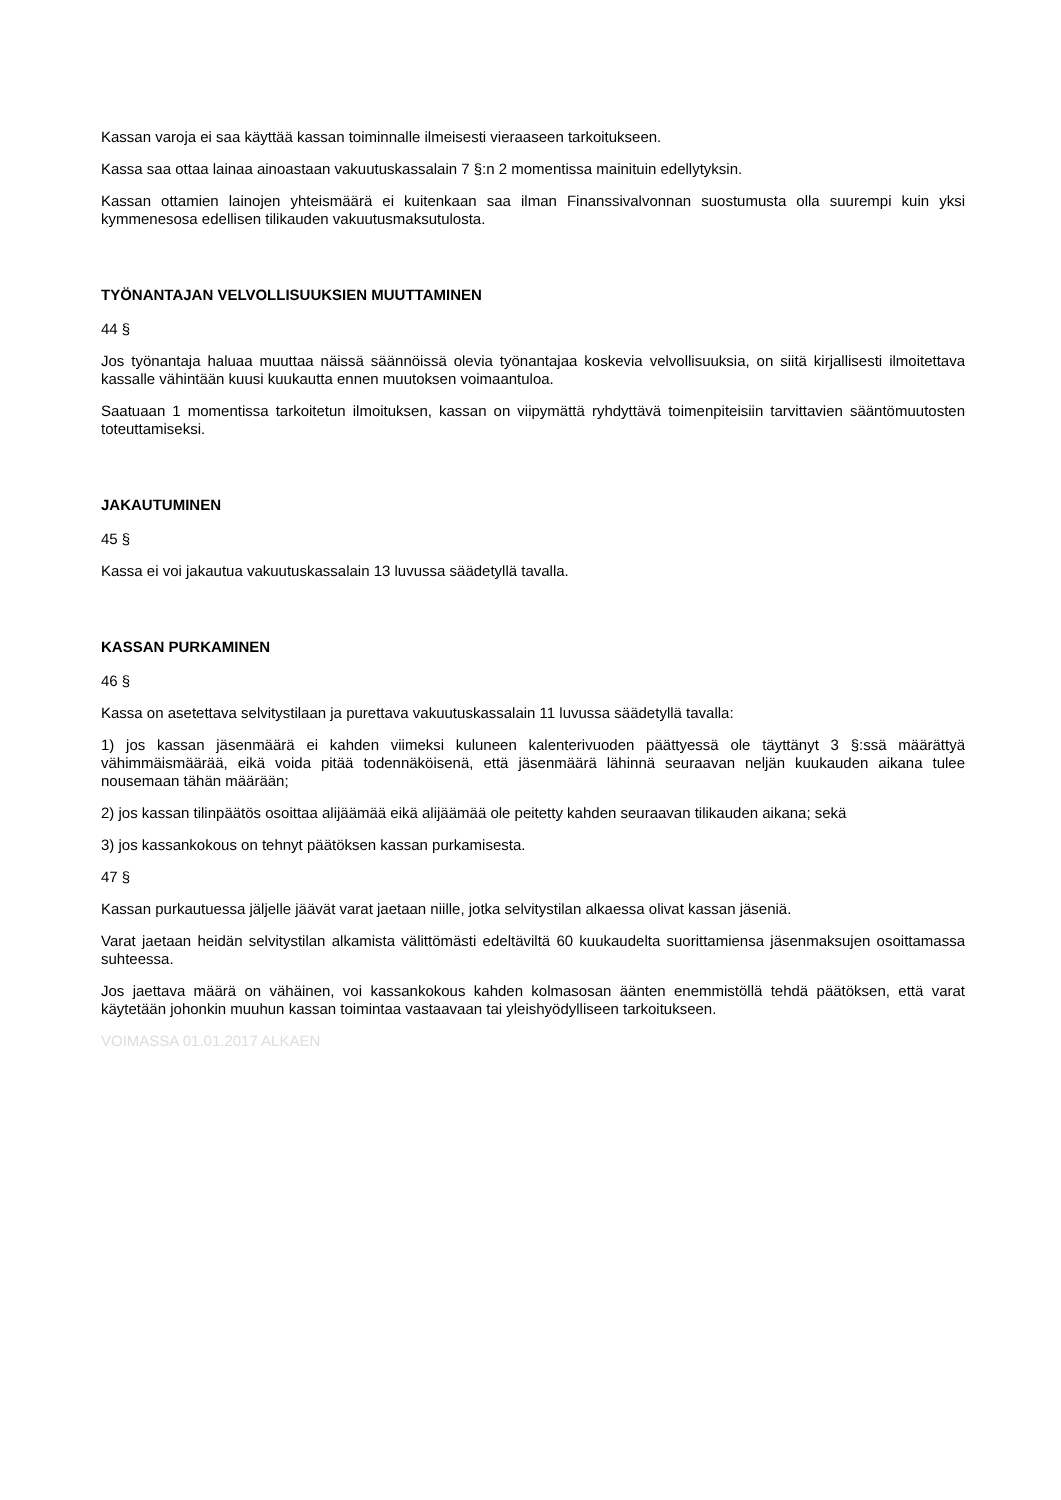Kassan varoja ei saa käyttää kassan toiminnalle ilmeisesti vieraaseen tarkoitukseen.
Kassa saa ottaa lainaa ainoastaan vakuutuskassalain 7 §:n 2 momentissa mainituin edellytyksin.
Kassan ottamien lainojen yhteismäärä ei kuitenkaan saa ilman Finanssivalvonnan suostumusta olla suurempi kuin yksi kymmenesosa edellisen tilikauden vakuutusmaksutulosta.
TYÖNANTAJAN VELVOLLISUUKSIEN MUUTTAMINEN
44 §
Jos työnantaja haluaa muuttaa näissä säännöissä olevia työnantajaa koskevia velvollisuuksia, on siitä kirjallisesti ilmoitettava kassalle vähintään kuusi kuukautta ennen muutoksen voimaantuloa.
Saatuaan 1 momentissa tarkoitetun ilmoituksen, kassan on viipymättä ryhdyttävä toimenpiteisiin tarvittavien sääntömuutosten toteuttamiseksi.
JAKAUTUMINEN
45 §
Kassa ei voi jakautua vakuutuskassalain 13 luvussa säädetyllä tavalla.
KASSAN PURKAMINEN
46 §
Kassa on asetettava selvitystilaan ja purettava vakuutuskassalain 11 luvussa säädetyllä tavalla:
1) jos kassan jäsenmäärä ei kahden viimeksi kuluneen kalenterivuoden päättyessä ole täyttänyt 3 §:ssä määrättyä vähimmäismäärää, eikä voida pitää todennäköisenä, että jäsenmäärä lähinnä seuraavan neljän kuukauden aikana tulee nousemaan tähän määrään;
2) jos kassan tilinpäätös osoittaa alijäämää eikä alijäämää ole peitetty kahden seuraavan tilikauden aikana; sekä
3) jos kassankokous on tehnyt päätöksen kassan purkamisesta.
47 §
Kassan purkautuessa jäljelle jäävät varat jaetaan niille, jotka selvitystilan alkaessa olivat kassan jäseniä.
Varat jaetaan heidän selvitystilan alkamista välittömästi edeltäviltä 60 kuukaudelta suorittamiensa jäsenmaksujen osoittamassa suhteessa.
Jos jaettava määrä on vähäinen, voi kassankokous kahden kolmasosan äänten enemmistöllä tehdä päätöksen, että varat käytetään johonkin muuhun kassan toimintaa vastaavaan tai yleishyödylliseen tarkoitukseen.
VOIMASSA 01.01.2017 ALKAEN